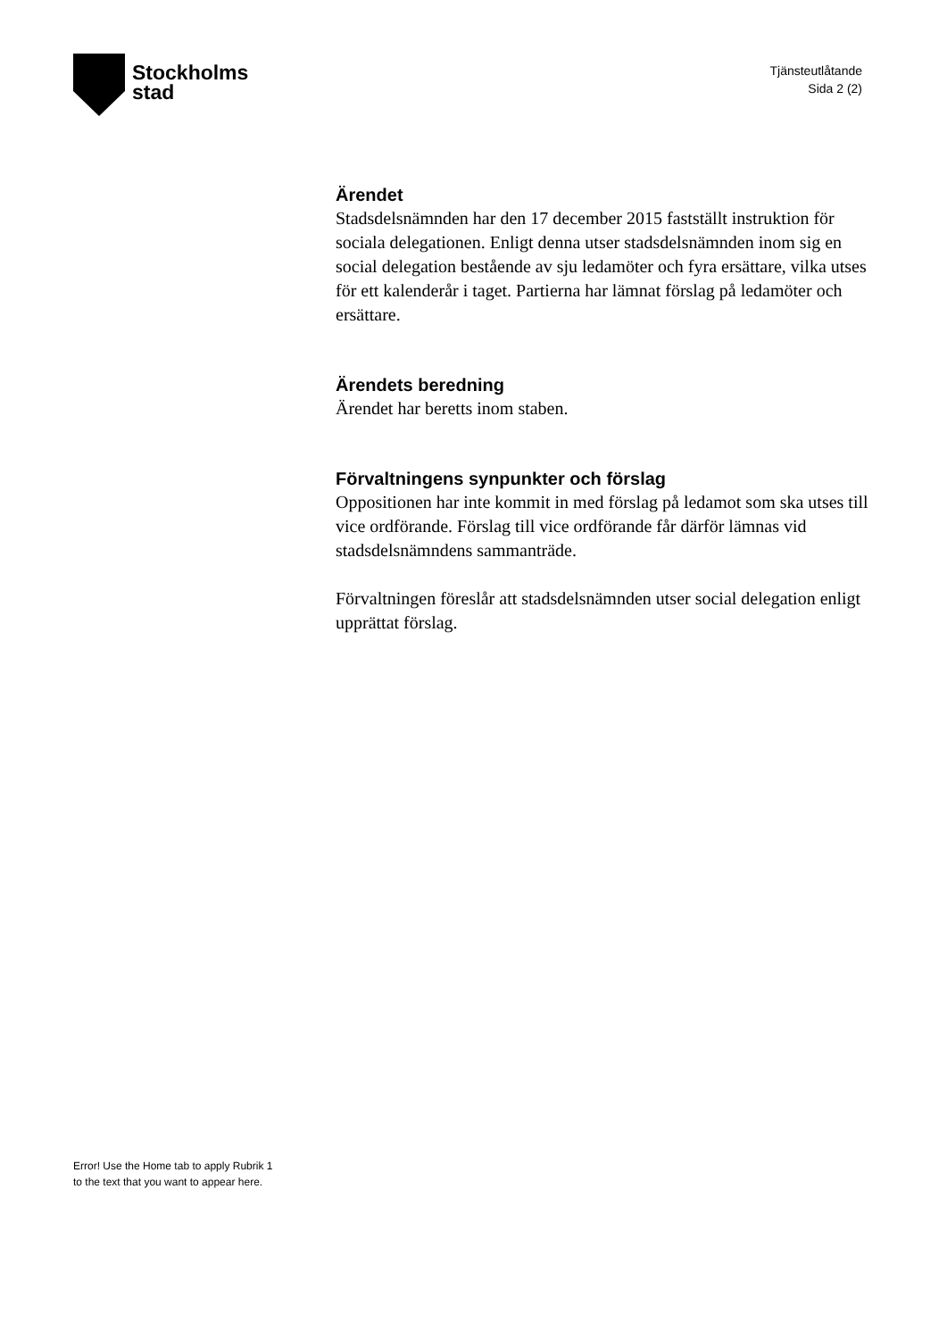Stockholms
stad
Tjänsteutlåtande
Sida 2 (2)
Ärendet
Stadsdelsnämnden har den 17 december 2015 fastställt instruktion för sociala delegationen. Enligt denna utser stadsdelsnämnden inom sig en social delegation bestående av sju ledamöter och fyra ersättare, vilka utses för ett kalenderår i taget. Partierna har lämnat förslag på ledamöter och ersättare.
Ärendets beredning
Ärendet har beretts inom staben.
Förvaltningens synpunkter och förslag
Oppositionen har inte kommit in med förslag på ledamot som ska utses till vice ordförande. Förslag till vice ordförande får därför lämnas vid stadsdelsnämndens sammanträde.
Förvaltningen föreslår att stadsdelsnämnden utser social delegation enligt upprättat förslag.
Error! Use the Home tab to apply Rubrik 1
to the text that you want to appear here.